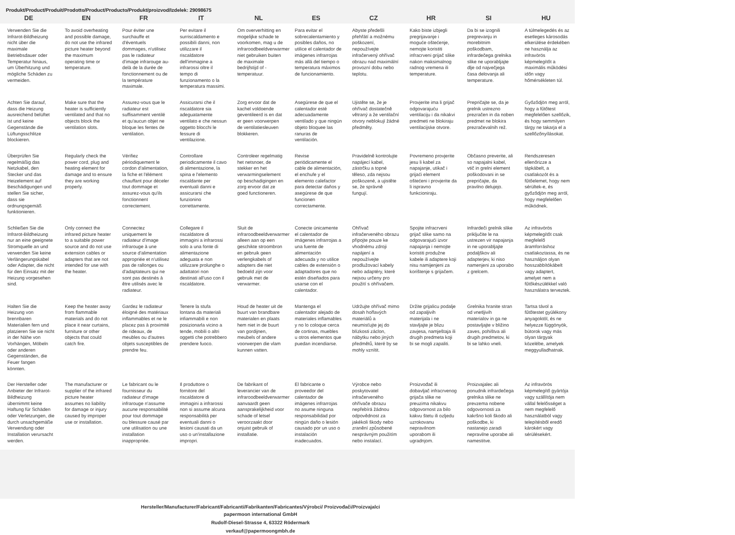Produkt/Product/Produit/Prodotto/Product/Producto/Produkt/proizvod/Izdelek: 29098675
| DE | EN | FR | IT | NL | ES | CZ | HR | SI | HU |
| --- | --- | --- | --- | --- | --- | --- | --- | --- | --- |
| Verwenden Sie die Infrarot-Bildheizung nicht über die maximale Betriebsdauer oder Temperatur hinaus, um Überhitzung und mögliche Schäden zu vermeiden. | To avoid overheating and possible damage, do not use the infrared picture heater beyond the maximum operating time or temperature. | Pour éviter une surchauffe et d'éventuels dommages, n'utilisez pas le radiateur d'image infrarouge au-delà de la durée de fonctionnement ou de la température maximale. | Per evitare il surriscaldamento e possibili danni, non utilizzare il riscaldatore dell'immagine a infrarossi oltre il tempo di funzionamento o la temperatura massimi. | Om oververhitting en mogelijke schade te voorkomen, mag u de infraroodbeeldverwarmer niet gebruiken buiten de maximale bedrijfstijd of -temperatuur. | Para evitar el sobrecalentamiento y posibles daños, no utilice el calentador de imágenes infrarrojas más allá del tiempo o temperatura máximos de funcionamiento. | Abyste předešli přehřátí a možnému poškození, nepoužívejte infračervený ohřívač obrazu nad maximální provozní dobu nebo teplotu. | Kako biste izbjegli pregrijavanje i moguće oštećenje, nemojte koristiti infracrveni grijač slike nakon maksimalnog radnog vremena ili temperature. | Da bi se izognili pregrevanju in morebitnim poškodbam, infrardečega grelnika slike ne uporabljajte dlje od največjega časa delovanja ali temperature. | A túlmelegedés és az esetleges károsodás elkerülése érdekében ne használja az infravörös képmelegítőt a maximális működési időn vagy hőmérsékleten túl. |
| Achten Sie darauf, dass die Heizung ausreichend belüftet ist und keine Gegenstände die Lüftungsschlitze blockieren. | Make sure that the heater is sufficiently ventilated and that no objects block the ventilation slots. | Assurez-vous que le radiateur est suffisamment ventilé et qu'aucun objet ne bloque les fentes de ventilation. | Assicurarsi che il riscaldatore sia adeguatamente ventilato e che nessun oggetto blocchi le fessure di ventilazione. | Zorg ervoor dat de kachel voldoende geventileerd is en dat er geen voorwerpen de ventilatiesleuven blokkeren. | Asegúrese de que el calentador esté adecuadamente ventilado y que ningún objeto bloquee las ranuras de ventilación. | Ujistěte se, že je ohřívač dostatečně větraný a že ventilační otvory neblokují žádné předměty. | Provjerite ima li grijač odgovarajuću ventilaciju i da nikakvi predmeti ne blokiraju ventilacijske otvore. | Prepričajte se, da je grelnik ustrezno prezračen in da noben predmet ne blokira prezračevalnih rež. | Győződjön meg arról, hogy a fűtőtest megfelelően szellőzik, és hogy semmilyen tárgy ne takarja el a szellőzőnyílásokat. |
| Überprüfen Sie regelmäßig das Netzkabel, den Stecker und das Heizelement auf Beschädigungen und stellen Sie sicher, dass sie ordnungsgemäß funktionieren. | Regularly check the power cord, plug and heating element for damage and to ensure they are working properly. | Vérifiez périodiquement le cordon d'alimentation, la fiche et l'élément chauffant pour déceler tout dommage et assurez-vous qu'ils fonctionnent correctement. | Controllare periodicamente il cavo di alimentazione, la spina e l'elemento riscaldante per eventuali danni e assicurarsi che funzionino correttamente. | Controleer regelmatig het netsnoer, de stekker en het verwarmingselement op beschadigingen en zorg ervoor dat ze goed functioneren. | Revise periódicamente el cable de alimentación, el enchufe y el elemento calefactor para detectar daños y asegúrese de que funcionen correctamente. | Pravidelně kontrolujte napájecí kabel, zástrčku a topné těleso, zda nejsou poškozené, a ujistěte se, že správně fungují. | Povremeno provjerite jesu li kabel za napajanje, utikač i grijaći element oštećeni i provjerite da li ispravno funkcioniraju. | Občasno preverite, ali so napajalni kabel, vtič in grelni element poškodovani in se prepričajte, da pravilno delujejo. | Rendszeresen ellenőrizze a tápkábelt, a csatlakozót és a fűtőelemet, hogy nem sérültek-e, és győződjön meg arról, hogy megfelelően működnek. |
| Schließen Sie die Infrarot-Bildheizung nur an eine geeignete Stromquelle an und verwenden Sie keine Verlängerungskabel oder Adapter, die nicht für den Einsatz mit der Heizung vorgesehen sind. | Only connect the infrared picture heater to a suitable power source and do not use extension cables or adapters that are not intended for use with the heater. | Connectez uniquement le radiateur d'image infrarouge à une source d'alimentation appropriée et n'utilisez pas de rallonges ou d'adaptateurs qui ne sont pas destinés à être utilisés avec le radiateur. | Collegare il riscaldatore di immagini a infrarossi solo a una fonte di alimentazione adeguata e non utilizzare prolunghe o adattatori non destinati all'uso con il riscaldatore. | Sluit de infraroodbeeldverwarmer alleen aan op een geschikte stroombron en gebruik geen verlengkabels of adapters die niet bedoeld zijn voor gebruik met de verwarmer. | Conecte únicamente el calentador de imágenes infrarrojas a una fuente de alimentación adecuada y no utilice cables de extensión o adaptadores que no estén diseñados para usarse con el calentador. | Ohřívač infračerveného obrazu připojte pouze ke vhodnému zdroji napájení a nepoužívejte prodlužovací kabely nebo adaptéry, které nejsou určeny pro použití s ohřívačem. | Spojite infracrveni grijač slike samo na odgovarajući izvor napajanja i nemojte koristiti produžne kabele ili adaptere koji nisu namijenjeni za korištenje s grijačem. | Infrardeči grelnik slike priključite le na ustrezen vir napajanja in ne uporabljajte podaljškov ali adapterjev, ki niso namenjeni za uporabo z grelcem. | Az infravörös képmelegítőt csak megfelelő áramforráshoz csatlakoztassa, és ne használjon olyan hosszabbítókábelt vagy adaptert, amelyet nem a fűtőkészülékkel való használatra terveztek. |
| Halten Sie die Heizung von brennbaren Materialien fern und platzieren Sie sie nicht in der Nähe von Vorhängen, Möbeln oder anderen Gegenständen, die Feuer fangen könnten. | Keep the heater away from flammable materials and do not place it near curtains, furniture or other objects that could catch fire. | Gardez le radiateur éloigné des matériaux inflammables et ne le placez pas à proximité de rideaux, de meubles ou d'autres objets susceptibles de prendre feu. | Tenere la stufa lontana da materiali infiammabili e non posizionarla vicino a tende, mobili o altri oggetti che potrebbero prendere fuoco. | Houd de heater uit de buurt van brandbare materialen en plaats hem niet in de buurt van gordijnen, meubels of andere voorwerpen die vlam kunnen vatten. | Mantenga el calentador alejado de materiales inflamables y no lo coloque cerca de cortinas, muebles u otros elementos que puedan incendiarse. | Udržujte ohřívač mimo dosah hořlavých materiálů a neumisťujte jej do blízkosti záclon, nábytku nebo jiných předmětů, které by se mohly vznítit. | Držite grijalicu podalje od zapaljivih materijala i ne stavljajte je blizu zavjesa, namještaja ili drugih predmeta koji bi se mogli zapaliti. | Grelnika hranite stran od vnetljivih materialov in ga ne postavljajte v bližino zaves, pohištva ali drugih predmetov, ki bi se lahko vneli. | Tartsa távol a fűtőtestet gyúlékony anyagoktól, és ne helyezze függönyök, bútorok vagy más olyan tárgyak közelébe, amelyek meggyulladhatnak. |
| Der Hersteller oder Anbieter der Infrarot-Bildheizung übernimmt keine Haftung für Schäden oder Verletzungen, die durch unsachgemäße Verwendung oder Installation verursacht werden. | The manufacturer or supplier of the infrared picture heater assumes no liability for damage or injury caused by improper use or installation. | Le fabricant ou le fournisseur du radiateur d'image infrarouge n'assume aucune responsabilité pour tout dommage ou blessure causé par une utilisation ou une installation inappropriée. | Il produttore o fornitore del riscaldatore di immagini a infrarossi non si assume alcuna responsabilità per eventuali danni o lesioni causati da un uso o un'installazione impropri. | De fabrikant of leverancier van de infraroodbeeldverwarmer aanvaardt geen aansprakelijkheid voor schade of letsel veroorzaakt door onjuist gebruik of installatie. | El fabricante o proveedor del calentador de imágenes infrarrojas no asume ninguna responsabilidad por ningún daño o lesión causado por un uso o instalación inadecuados. | Výrobce nebo poskytovatel infračerveného ohřívače obrazu nepřebírá žádnou odpovědnost za jakékoli škody nebo zranění způsobené nesprávným použitím nebo instalací. | Proizvođač ili dobavljač infracrvenog grijača slike ne preuzima nikakvu odgovornost za bilo kakvu štetu ili ozljedu uzrokovanu nepravilnom uporabom ili ugradnjom. | Proizvajalec ali ponudnik infrardečega grelnika slike ne prevzema nobene odgovornosti za kakršno koli škodo ali poškodbe, ki nastanejo zaradi nepravilne uporabe ali namestitve. | Az infravörös képmelegítő gyártója vagy szállítója nem vállal felelősséget a nem megfelelő használatból vagy telepítésből eredő károkért vagy sérülésekért. |
Hersteller/Manufacturer/Fabricant/Fabricanti/Fabrikanten/Fabricantes/Výrobci/ Proizvođači/Proizvajalci
papermoon international GmbH
Rudolf-Diesel-Strasse 4, 63322 Rödermark
verkauf@papermoongmbh.de